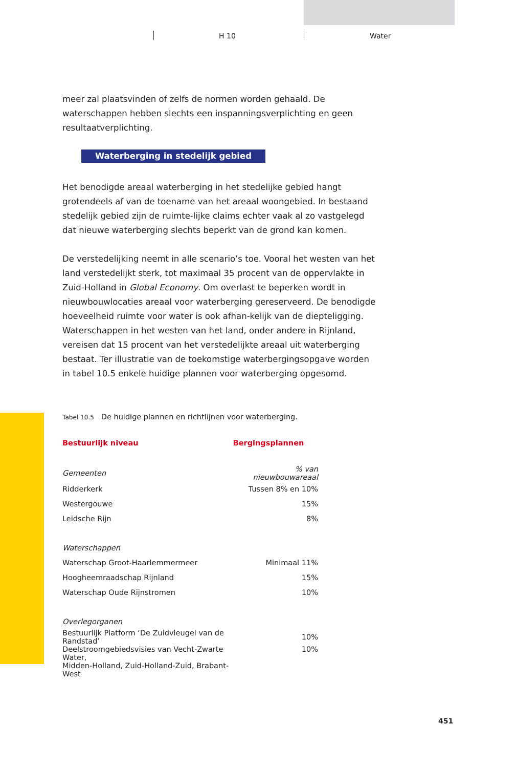H 10 Water
meer zal plaatsvinden of zelfs de normen worden gehaald. De waterschappen hebben slechts een inspanningsverplichting en geen resultaatverplichting.
Waterberging in stedelijk gebied
Het benodigde areaal waterberging in het stedelijke gebied hangt grotendeels af van de toename van het areaal woongebied. In bestaand stedelijk gebied zijn de ruimte-lijke claims echter vaak al zo vastgelegd dat nieuwe waterberging slechts beperkt van de grond kan komen.
De verstedelijking neemt in alle scenario’s toe. Vooral het westen van het land verstedelijkt sterk, tot maximaal 35 procent van de oppervlakte in Zuid-Holland in Global Economy. Om overlast te beperken wordt in nieuwbouwlocaties areaal voor waterberging gereserveerd. De benodigde hoeveelheid ruimte voor water is ook afhan-kelijk van de diepteligging. Waterschappen in het westen van het land, onder andere in Rijnland, vereisen dat 15 procent van het verstedelijkte areaal uit waterberging bestaat. Ter illustratie van de toekomstige waterbergingsopgave worden in tabel 10.5 enkele huidige plannen voor waterberging opgesomd.
Tabel 10.5 De huidige plannen en richtlijnen voor waterberging.
| Bestuurlijk niveau | Bergingsplannen |
| --- | --- |
| Gemeenten | % van nieuwbouwareaal |
| Ridderkerk | Tussen 8% en 10% |
| Westergouwe | 15% |
| Leidsche Rijn | 8% |
| Waterschappen | |
| Waterschap Groot-Haarlemmermeer | Minimaal 11% |
| Hoogheemraadschap Rijnland | 15% |
| Waterschap Oude Rijnstromen | 10% |
| Overlegorganen | |
| Bestuurlijk Platform ‘De Zuidvleugel van de Randstad’ | 10% |
| Deelstroomgebiedsvisies van Vecht-Zwarte Water, Midden-Holland, Zuid-Holland-Zuid, Brabant-West | 10% |
451